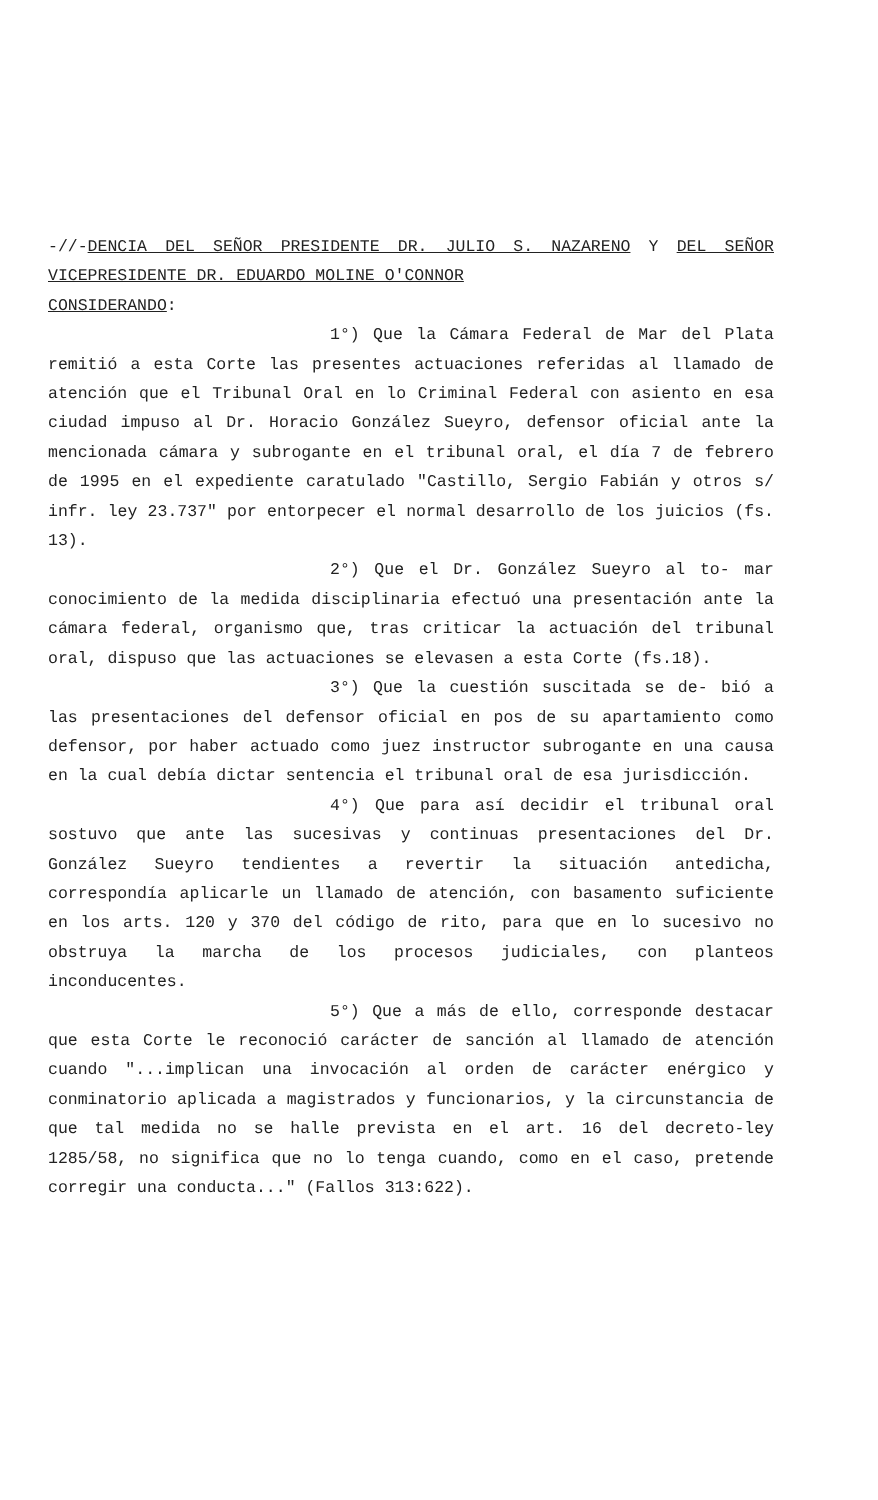-//-DENCIA DEL SEÑOR PRESIDENTE DR. JULIO S. NAZARENO Y DEL SEÑOR VICEPRESIDENTE DR. EDUARDO MOLINE O'CONNOR
CONSIDERANDO:
1°) Que la Cámara Federal de Mar del Plata remitió a esta Corte las presentes actuaciones referidas al llamado de atención que el Tribunal Oral en lo Criminal Federal con asiento en esa ciudad impuso al Dr. Horacio González Sueyro, defensor oficial ante la mencionada cámara y subrogante en el tribunal oral, el día 7 de febrero de 1995 en el expediente caratulado "Castillo, Sergio Fabián y otros s/ infr. ley 23.737" por entorpecer el normal desarrollo de los juicios (fs. 13).
2°) Que el Dr. González Sueyro al to- mar conocimiento de la medida disciplinaria efectuó una presentación ante la cámara federal, organismo que, tras criticar la actuación del tribunal oral, dispuso que las actuaciones se elevasen a esta Corte (fs.18).
3°) Que la cuestión suscitada se de- bió a las presentaciones del defensor oficial en pos de su apartamiento como defensor, por haber actuado como juez instructor subrogante en una causa en la cual debía dictar sentencia el tribunal oral de esa jurisdicción.
4°) Que para así decidir el tribunal oral sostuvo que ante las sucesivas y continuas presentaciones del Dr. González Sueyro tendientes a revertir la situación antedicha, correspondía aplicarle un llamado de atención, con basamento suficiente en los arts. 120 y 370 del código de rito, para que en lo sucesivo no obstruya la marcha de los procesos judiciales, con planteos inconducentes.
5°) Que a más de ello, corresponde destacar que esta Corte le reconoció carácter de sanción al llamado de atención cuando "...implican una invocación al orden de carácter enérgico y conminatorio aplicada a magistrados y funcionarios, y la circunstancia de que tal medida no se halle prevista en el art. 16 del decreto-ley 1285/58, no significa que no lo tenga cuando, como en el caso, pretende corregir una conducta..." (Fallos 313:622).